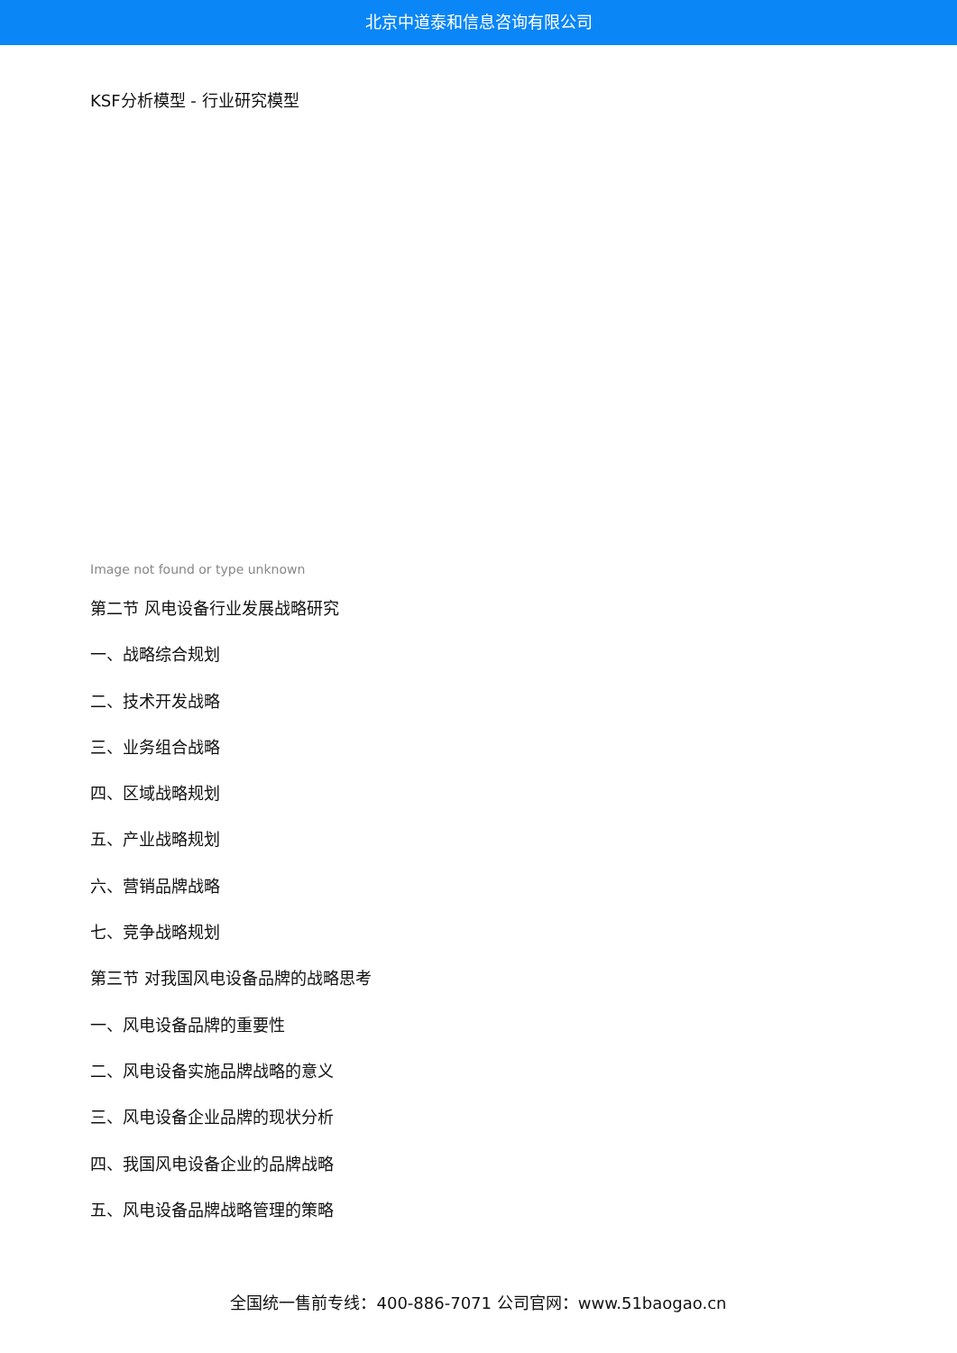北京中道泰和信息咨询有限公司
KSF分析模型 - 行业研究模型
Image not found or type unknown
第二节 风电设备行业发展战略研究
一、战略综合规划
二、技术开发战略
三、业务组合战略
四、区域战略规划
五、产业战略规划
六、营销品牌战略
七、竞争战略规划
第三节 对我国风电设备品牌的战略思考
一、风电设备品牌的重要性
二、风电设备实施品牌战略的意义
三、风电设备企业品牌的现状分析
四、我国风电设备企业的品牌战略
五、风电设备品牌战略管理的策略
全国统一售前专线：400-886-7071 公司官网：www.51baogao.cn